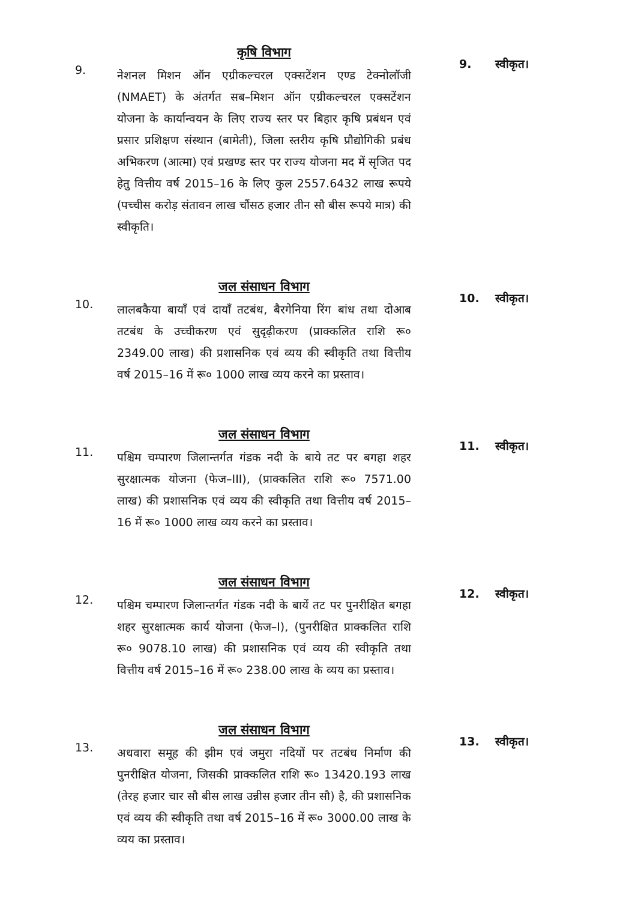9.
कृषि विभाग
नेशनल मिशन ऑन एग्रीकल्चरल एक्सटेंशन एण्ड टेक्नोलॉजी (NMAET) के अंतर्गत सब–मिशन ऑन एग्रीकल्चरल एक्सटेंशन योजना के कार्यान्वयन के लिए राज्य स्तर पर बिहार कृषि प्रबंधन एवं प्रसार प्रशिक्षण संस्थान (बामेती), जिला स्तरीय कृषि प्रौद्योगिकी प्रबंध अभिकरण (आत्मा) एवं प्रखण्ड स्तर पर राज्य योजना मद में सृजित पद हेतु वित्तीय वर्ष 2015–16 के लिए कुल 2557.6432 लाख रूपये (पच्चीस करोड़ संतावन लाख चौंसठ हजार तीन सौ बीस रूपये मात्र) की स्वीकृति।
9. स्वीकृत।
10.
जल संसाधन विभाग
लालबकैया बायाँ एवं दायाँ तटबंध, बैरगेनिया रिंग बांध तथा दोआब तटबंध के उच्चीकरण एवं सुदृढ़ीकरण (प्राक्कलित राशि रू० 2349.00 लाख) की प्रशासनिक एवं व्यय की स्वीकृति तथा वित्तीय वर्ष 2015–16 में रू० 1000 लाख व्यय करने का प्रस्ताव।
10. स्वीकृत।
11.
जल संसाधन विभाग
पश्चिम चम्पारण जिलान्तर्गत गंडक नदी के बाये तट पर बगहा शहर सुरक्षात्मक योजना (फेज–III), (प्राक्कलित राशि रू० 7571.00 लाख) की प्रशासनिक एवं व्यय की स्वीकृति तथा वित्तीय वर्ष 2015–16 में रू० 1000 लाख व्यय करने का प्रस्ताव।
11. स्वीकृत।
12.
जल संसाधन विभाग
पश्चिम चम्पारण जिलान्तर्गत गंडक नदी के बायें तट पर पुनरीक्षित बगहा शहर सुरक्षात्मक कार्य योजना (फेज–I), (पुनरीक्षित प्राक्कलित राशि रू० 9078.10 लाख) की प्रशासनिक एवं व्यय की स्वीकृति तथा वित्तीय वर्ष 2015–16 में रू० 238.00 लाख के व्यय का प्रस्ताव।
12. स्वीकृत।
13.
जल संसाधन विभाग
अधवारा समूह की झीम एवं जमुरा नदियों पर तटबंध निर्माण की पुनरीक्षित योजना, जिसकी प्राक्कलित राशि रू० 13420.193 लाख (तेरह हजार चार सौ बीस लाख उन्नीस हजार तीन सौ) है, की प्रशासनिक एवं व्यय की स्वीकृति तथा वर्ष 2015–16 में रू० 3000.00 लाख के व्यय का प्रस्ताव।
13. स्वीकृत।